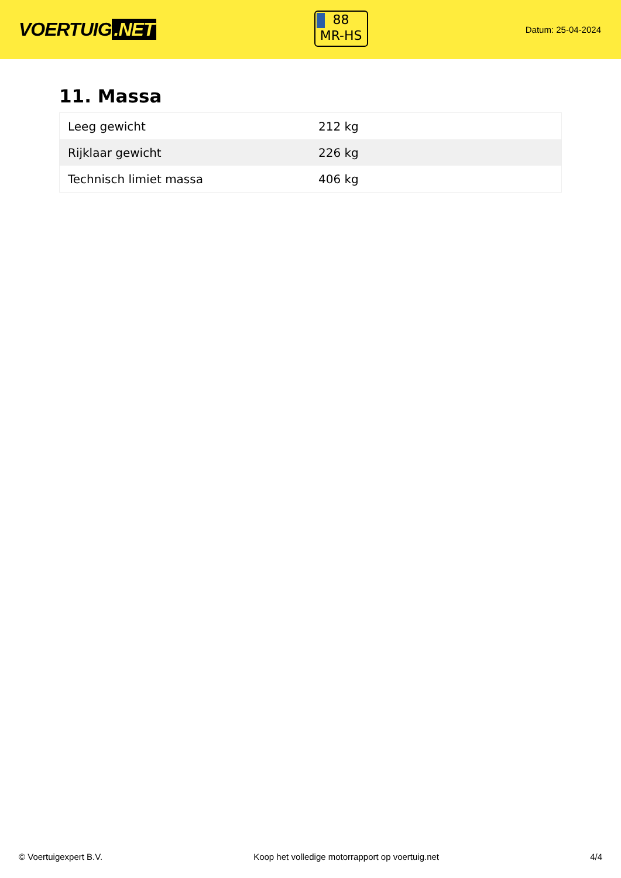VOERTUIG.NET
88
MR-HS
Datum: 25-04-2024
11. Massa
| Leeg gewicht | 212 kg |
| Rijklaar gewicht | 226 kg |
| Technisch limiet massa | 406 kg |
© Voertuigexpert B.V. Koop het volledige motorrapport op voertuig.net 4/4